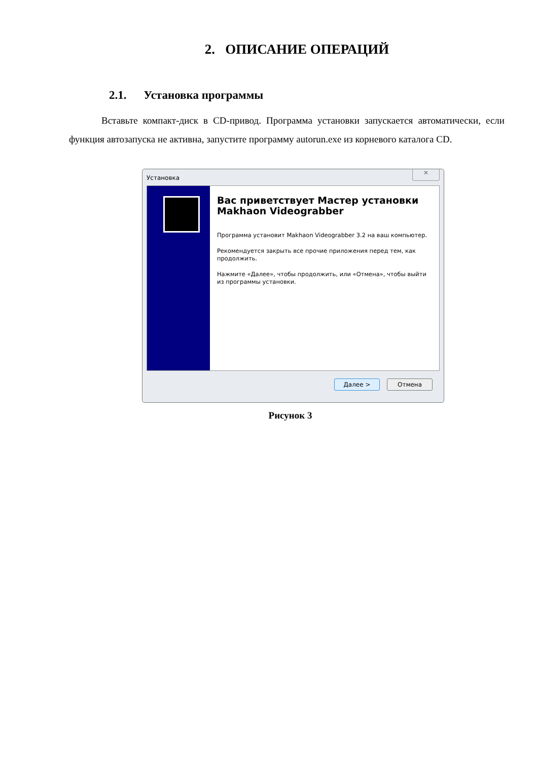2. ОПИСАНИЕ ОПЕРАЦИЙ
2.1. Установка программы
Вставьте компакт-диск в CD-привод. Программа установки запускается автоматически, если функция автозапуска не активна, запустите программу autorun.exe из корневого каталога CD.
Установка
✕
Вас приветствует Мастер установки Makhaon Videograbber
Программа установит Makhaon Videograbber 3.2 на ваш компьютер.
Рекомендуется закрыть все прочие приложения перед тем, как продолжить.
Нажмите «Далее», чтобы продолжить, или «Отмена», чтобы выйти из программы установки.
Далее > Отмена
Рисунок 3